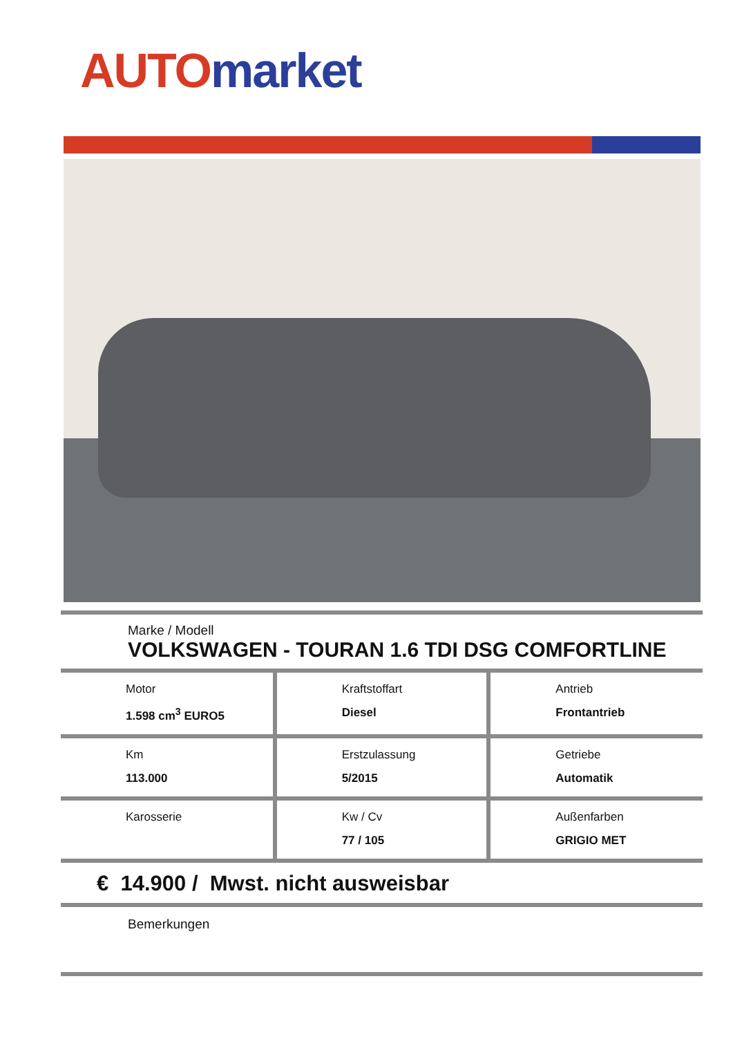AUTO market
Marke / Modell
VOLKSWAGEN - TOURAN 1.6 TDI DSG COMFORTLINE
| Motor 1.598 cm<sup>3</sup> EURO5 | Kraftstoffart Diesel | Antrieb Frontantrieb |
| Km 113.000 | Erstzulassung 5/2015 | Getriebe Automatik |
| Karosserie | Kw / Cv 77 / 105 | Außenfarben GRIGIO MET |
€ 14.900 / Mwst. nicht ausweisbar
Bemerkungen